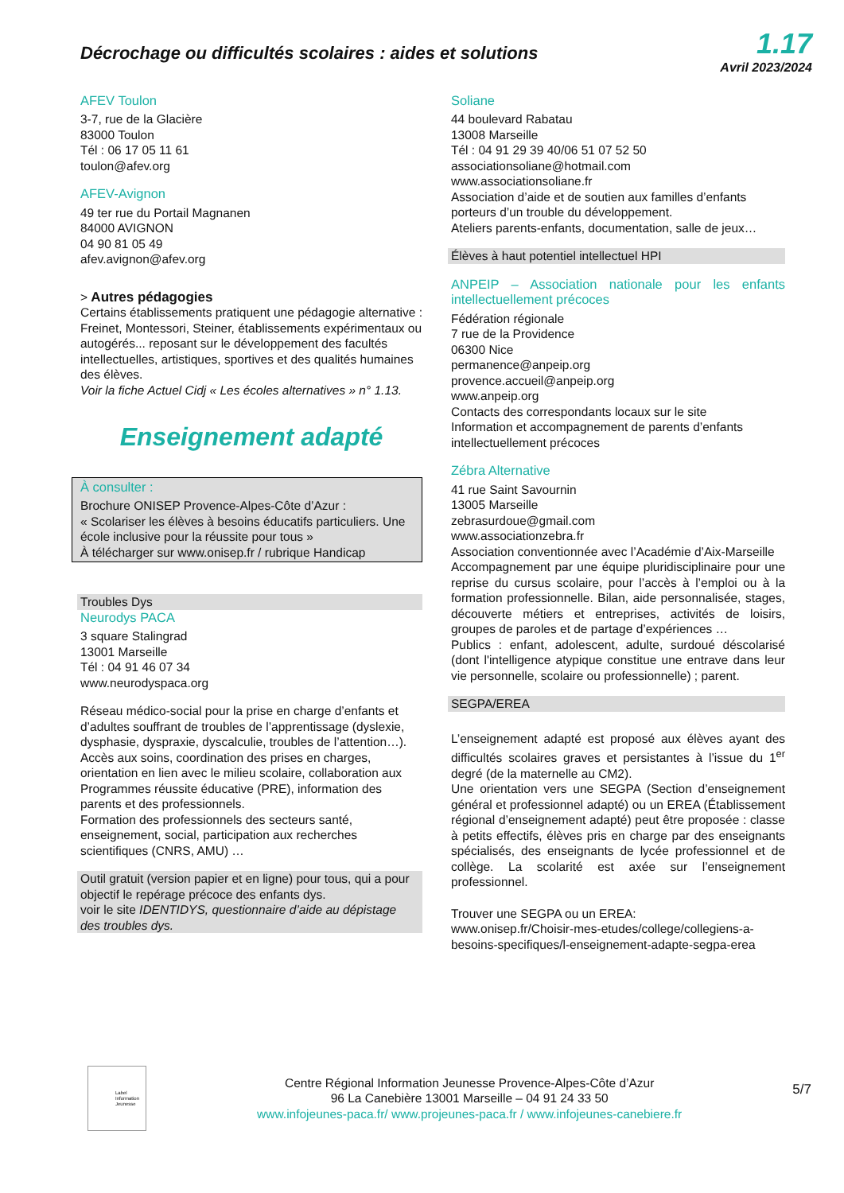Décrochage ou difficultés scolaires : aides et solutions
1.17
Avril 2023/2024
AFEV Toulon
3-7, rue de la Glacière
83000 Toulon
Tél : 06 17 05 11 61
toulon@afev.org
AFEV-Avignon
49 ter rue du Portail Magnanen
84000 AVIGNON
04 90 81 05 49
afev.avignon@afev.org
> Autres pédagogies
Certains établissements pratiquent une pédagogie alternative : Freinet, Montessori, Steiner, établissements expérimentaux ou autogérés... reposant sur le développement des facultés intellectuelles, artistiques, sportives et des qualités humaines des élèves.
Voir la fiche Actuel Cidj « Les écoles alternatives » n° 1.13.
Enseignement adapté
À consulter :
Brochure ONISEP Provence-Alpes-Côte d’Azur :
« Scolariser les élèves à besoins éducatifs particuliers. Une école inclusive pour la réussite pour tous »
À télécharger sur www.onisep.fr / rubrique Handicap
Troubles Dys
Neurodys PACA
3 square Stalingrad
13001 Marseille
Tél : 04 91 46 07 34
www.neurodyspaca.org
Réseau médico-social pour la prise en charge d’enfants et d’adultes souffrant de troubles de l’apprentissage (dyslexie, dysphasie, dyspraxie, dyscalculie, troubles de l’attention…).
Accès aux soins, coordination des prises en charges, orientation en lien avec le milieu scolaire, collaboration aux Programmes réussite éducative (PRE), information des parents et des professionnels.
Formation des professionnels des secteurs santé, enseignement, social, participation aux recherches scientifiques (CNRS, AMU) …
Outil gratuit (version papier et en ligne) pour tous, qui a pour objectif le repérage précoce des enfants dys.
voir le site IDENTIDYS, questionnaire d’aide au dépistage des troubles dys.
Soliane
44 boulevard Rabatau
13008 Marseille
Tél : 04 91 29 39 40/06 51 07 52 50
associationsoliane@hotmail.com
www.associationsoliane.fr
Association d’aide et de soutien aux familles d’enfants porteurs d’un trouble du développement.
Ateliers parents-enfants, documentation, salle de jeux…
Élèves à haut potentiel intellectuel HPI
ANPEIP – Association nationale pour les enfants intellectuellement précoces
Fédération régionale
7 rue de la Providence
06300 Nice
permanence@anpeip.org
provence.accueil@anpeip.org
www.anpeip.org
Contacts des correspondants locaux sur le site
Information et accompagnement de parents d’enfants intellectuellement précoces
Zébra Alternative
41 rue Saint Savournin
13005 Marseille
zebrasurdoue@gmail.com
www.associationzebra.fr
Association conventionnée avec l’Académie d’Aix-Marseille
Accompagnement par une équipe pluridisciplinaire pour une reprise du cursus scolaire, pour l’accès à l’emploi ou à la formation professionnelle. Bilan, aide personnalisée, stages, découverte métiers et entreprises, activités de loisirs, groupes de paroles et de partage d’expériences …
Publics : enfant, adolescent, adulte, surdoué déscolarisé (dont l'intelligence atypique constitue une entrave dans leur vie personnelle, scolaire ou professionnelle) ; parent.
SEGPA/EREA
L’enseignement adapté est proposé aux élèves ayant des difficultés scolaires graves et persistantes à l’issue du 1<sup>er</sup> degré (de la maternelle au CM2).
Une orientation vers une SEGPA (Section d’enseignement général et professionnel adapté) ou un EREA (Établissement régional d’enseignement adapté) peut être proposée : classe à petits effectifs, élèves pris en charge par des enseignants spécialisés, des enseignants de lycée professionnel et de collège. La scolarité est axée sur l’enseignement professionnel.
Trouver une SEGPA ou un EREA:
www.onisep.fr/Choisir-mes-etudes/college/collegiens-a-besoins-specifiques/l-enseignement-adapte-segpa-erea
Label Information Jeunesse
Centre Régional Information Jeunesse Provence-Alpes-Côte d’Azur
96 La Canebière 13001 Marseille – 04 91 24 33 50
www.infojeunes-paca.fr/ www.projeunes-paca.fr / www.infojeunes-canebiere.fr
5/7